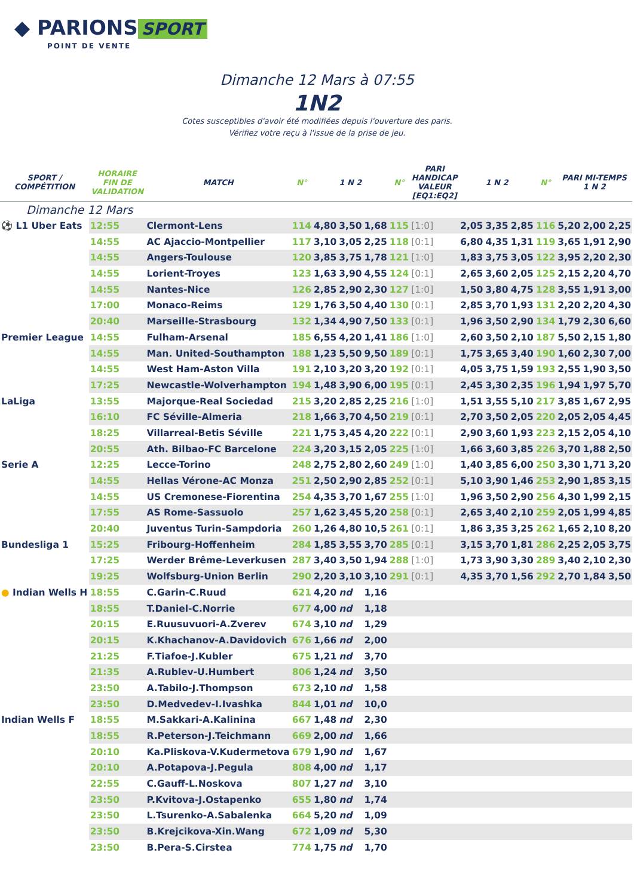◆ PARIONS SPORT
POINT DE VENTE
Dimanche 12 Mars à 07:55
1N2
Cotes susceptibles d'avoir été modifiées depuis l'ouverture des paris.
Vérifiez votre reçu à l'issue de la prise de jeu.
| SPORT / COMPÉTITION | HORAIRE FIN DE VALIDATION | MATCH | N° | 1 N 2 | | | N° | PARI HANDICAP VALEUR [EQ1:EQ2] | 1 N 2 | | | N° | PARI MI-TEMPS 1 N 2 | | |
| --- | --- | --- | --- | --- | --- | --- | --- | --- | --- | --- | --- | --- | --- | --- | --- |
| Dimanche 12 Mars | | | | | | | | | | | | | | | |
| ⚽ L1 Uber Eats | 12:55 | Clermont-Lens | 114 | 4,80 | 3,50 | 1,68 | 115 | [1:0] | 2,05 | 3,35 | 2,85 | 116 | 5,20 | 2,00 | 2,25 |
| | 14:55 | AC Ajaccio-Montpellier | 117 | 3,10 | 3,05 | 2,25 | 118 | [0:1] | 6,80 | 4,35 | 1,31 | 119 | 3,65 | 1,91 | 2,90 |
| | 14:55 | Angers-Toulouse | 120 | 3,85 | 3,75 | 1,78 | 121 | [1:0] | 1,83 | 3,75 | 3,05 | 122 | 3,95 | 2,20 | 2,30 |
| | 14:55 | Lorient-Troyes | 123 | 1,63 | 3,90 | 4,55 | 124 | [0:1] | 2,65 | 3,60 | 2,05 | 125 | 2,15 | 2,20 | 4,70 |
| | 14:55 | Nantes-Nice | 126 | 2,85 | 2,90 | 2,30 | 127 | [1:0] | 1,50 | 3,80 | 4,75 | 128 | 3,55 | 1,91 | 3,00 |
| | 17:00 | Monaco-Reims | 129 | 1,76 | 3,50 | 4,40 | 130 | [0:1] | 2,85 | 3,70 | 1,93 | 131 | 2,20 | 2,20 | 4,30 |
| | 20:40 | Marseille-Strasbourg | 132 | 1,34 | 4,90 | 7,50 | 133 | [0:1] | 1,96 | 3,50 | 2,90 | 134 | 1,79 | 2,30 | 6,60 |
| Premier League | 14:55 | Fulham-Arsenal | 185 | 6,55 | 4,20 | 1,41 | 186 | [1:0] | 2,60 | 3,50 | 2,10 | 187 | 5,50 | 2,15 | 1,80 |
| | 14:55 | Man. United-Southampton | 188 | 1,23 | 5,50 | 9,50 | 189 | [0:1] | 1,75 | 3,65 | 3,40 | 190 | 1,60 | 2,30 | 7,00 |
| | 14:55 | West Ham-Aston Villa | 191 | 2,10 | 3,20 | 3,20 | 192 | [0:1] | 4,05 | 3,75 | 1,59 | 193 | 2,55 | 1,90 | 3,50 |
| | 17:25 | Newcastle-Wolverhampton | 194 | 1,48 | 3,90 | 6,00 | 195 | [0:1] | 2,45 | 3,30 | 2,35 | 196 | 1,94 | 1,97 | 5,70 |
| LaLiga | 13:55 | Majorque-Real Sociedad | 215 | 3,20 | 2,85 | 2,25 | 216 | [1:0] | 1,51 | 3,55 | 5,10 | 217 | 3,85 | 1,67 | 2,95 |
| | 16:10 | FC Séville-Almeria | 218 | 1,66 | 3,70 | 4,50 | 219 | [0:1] | 2,70 | 3,50 | 2,05 | 220 | 2,05 | 2,05 | 4,45 |
| | 18:25 | Villarreal-Betis Séville | 221 | 1,75 | 3,45 | 4,20 | 222 | [0:1] | 2,90 | 3,60 | 1,93 | 223 | 2,15 | 2,05 | 4,10 |
| | 20:55 | Ath. Bilbao-FC Barcelone | 224 | 3,20 | 3,15 | 2,05 | 225 | [1:0] | 1,66 | 3,60 | 3,85 | 226 | 3,70 | 1,88 | 2,50 |
| Serie A | 12:25 | Lecce-Torino | 248 | 2,75 | 2,80 | 2,60 | 249 | [1:0] | 1,40 | 3,85 | 6,00 | 250 | 3,30 | 1,71 | 3,20 |
| | 14:55 | Hellas Vérone-AC Monza | 251 | 2,50 | 2,90 | 2,85 | 252 | [0:1] | 5,10 | 3,90 | 1,46 | 253 | 2,90 | 1,85 | 3,15 |
| | 14:55 | US Cremonese-Fiorentina | 254 | 4,35 | 3,70 | 1,67 | 255 | [1:0] | 1,96 | 3,50 | 2,90 | 256 | 4,30 | 1,99 | 2,15 |
| | 17:55 | AS Rome-Sassuolo | 257 | 1,62 | 3,45 | 5,20 | 258 | [0:1] | 2,65 | 3,40 | 2,10 | 259 | 2,05 | 1,99 | 4,85 |
| | 20:40 | Juventus Turin-Sampdoria | 260 | 1,26 | 4,80 | 10,5 | 261 | [0:1] | 1,86 | 3,35 | 3,25 | 262 | 1,65 | 2,10 | 8,20 |
| Bundesliga 1 | 15:25 | Fribourg-Hoffenheim | 284 | 1,85 | 3,55 | 3,70 | 285 | [0:1] | 3,15 | 3,70 | 1,81 | 286 | 2,25 | 2,05 | 3,75 |
| | 17:25 | Werder Brême-Leverkusen | 287 | 3,40 | 3,50 | 1,94 | 288 | [1:0] | 1,73 | 3,90 | 3,30 | 289 | 3,40 | 2,10 | 2,30 |
| | 19:25 | Wolfsburg-Union Berlin | 290 | 2,20 | 3,10 | 3,10 | 291 | [0:1] | 4,35 | 3,70 | 1,56 | 292 | 2,70 | 1,84 | 3,50 |
| ● Indian Wells H | 18:55 | C.Garin-C.Ruud | 621 | 4,20 | nd | 1,16 | | | | | | | | | |
| | 18:55 | T.Daniel-C.Norrie | 677 | 4,00 | nd | 1,18 | | | | | | | | | |
| | 20:15 | E.Ruusuvuori-A.Zverev | 674 | 3,10 | nd | 1,29 | | | | | | | | | |
| | 20:15 | K.Khachanov-A.Davidovich | 676 | 1,66 | nd | 2,00 | | | | | | | | | |
| | 21:25 | F.Tiafoe-J.Kubler | 675 | 1,21 | nd | 3,70 | | | | | | | | | |
| | 21:35 | A.Rublev-U.Humbert | 806 | 1,24 | nd | 3,50 | | | | | | | | | |
| | 23:50 | A.Tabilo-J.Thompson | 673 | 2,10 | nd | 1,58 | | | | | | | | | |
| | 23:50 | D.Medvedev-I.Ivashka | 844 | 1,01 | nd | 10,0 | | | | | | | | | |
| Indian Wells F | 18:55 | M.Sakkari-A.Kalinina | 667 | 1,48 | nd | 2,30 | | | | | | | | | |
| | 18:55 | R.Peterson-J.Teichmann | 669 | 2,00 | nd | 1,66 | | | | | | | | | |
| | 20:10 | Ka.Pliskova-V.Kudermetova | 679 | 1,90 | nd | 1,67 | | | | | | | | | |
| | 20:10 | A.Potapova-J.Pegula | 808 | 4,00 | nd | 1,17 | | | | | | | | | |
| | 22:55 | C.Gauff-L.Noskova | 807 | 1,27 | nd | 3,10 | | | | | | | | | |
| | 23:50 | P.Kvitova-J.Ostapenko | 655 | 1,80 | nd | 1,74 | | | | | | | | | |
| | 23:50 | L.Tsurenko-A.Sabalenka | 664 | 5,20 | nd | 1,09 | | | | | | | | | |
| | 23:50 | B.Krejcikova-Xin.Wang | 672 | 1,09 | nd | 5,30 | | | | | | | | | |
| | 23:50 | B.Pera-S.Cirstea | 774 | 1,75 | nd | 1,70 | | | | | | | | | |